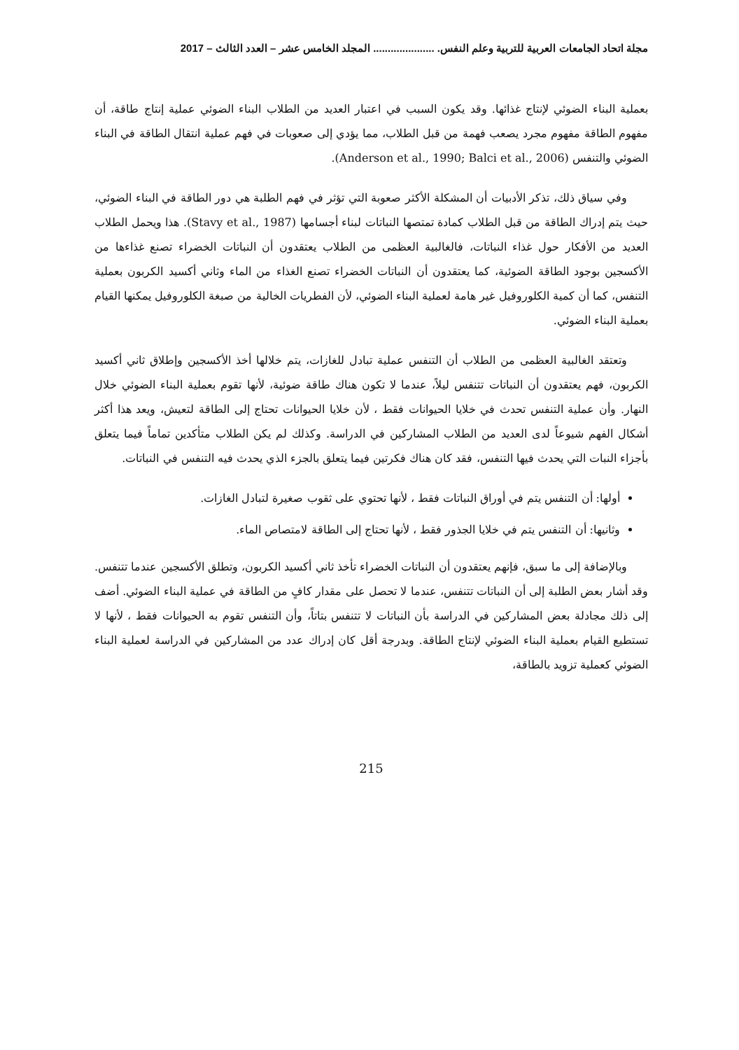مجلة اتحاد الجامعات العربية للتربية وعلم النفس. ..................... المجلد الخامس عشر – العدد الثالث – 2017
بعملية البناء الضوئي لإنتاج غذائها. وقد يكون السبب في اعتبار العديد من الطلاب البناء الضوئي عملية إنتاج طاقة، أن مفهوم الطاقة مفهوم مجرد يصعب فهمة من قبل الطلاب، مما يؤدي إلى صعوبات في فهم عملية انتقال الطاقة في البناء الضوئي والتنفس (Anderson et al., 1990; Balci et al., 2006).
وفي سياق ذلك، تذكر الأدبيات أن المشكلة الأكثر صعوبة التي تؤثر في فهم الطلبة هي دور الطاقة في البناء الضوئي، حيث يتم إدراك الطاقة من قبل الطلاب كمادة تمتصها النباتات لبناء أجسامها (Stavy et al., 1987). هذا ويحمل الطلاب العديد من الأفكار حول غذاء النباتات، فالغالبية العظمى من الطلاب يعتقدون أن النباتات الخضراء تصنع غذاءها من الأكسجين بوجود الطاقة الضوئية، كما يعتقدون أن النباتات الخضراء تصنع الغذاء من الماء وثاني أكسيد الكربون بعملية التنفس، كما أن كمية الكلوروفيل غير هامة لعملية البناء الضوئي، لأن الفطريات الخالية من صبغة الكلوروفيل يمكنها القيام بعملية البناء الضوئي.
وتعتقد الغالبية العظمى من الطلاب أن التنفس عملية تبادل للغازات، يتم خلالها أخذ الأكسجين وإطلاق ثاني أكسيد الكربون، فهم يعتقدون أن النباتات تتنفس ليلاً، عندما لا تكون هناك طاقة ضوئية، لأنها تقوم بعملية البناء الضوئي خلال النهار. وأن عملية التنفس تحدث في خلايا الحيوانات فقط ، لأن خلايا الحيوانات تحتاج إلى الطاقة لتعيش، ويعد هذا أكثر أشكال الفهم شيوعاً لدى العديد من الطلاب المشاركين في الدراسة. وكذلك لم يكن الطلاب متأكدين تماماً فيما يتعلق بأجزاء النبات التي يحدث فيها التنفس، فقد كان هناك فكرتين فيما يتعلق بالجزء الذي يحدث فيه التنفس في النباتات.
أولها: أن التنفس يتم في أوراق النباتات فقط ، لأنها تحتوي على ثقوب صغيرة لتبادل الغازات.
وثانيها: أن التنفس يتم في خلايا الجذور فقط ، لأنها تحتاج إلى الطاقة لامتصاص الماء.
وبالإضافة إلى ما سبق، فإنهم يعتقدون أن النباتات الخضراء تأخذ ثاني أكسيد الكربون، وتطلق الأكسجين عندما تتنفس. وقد أشار بعض الطلبة إلى أن النباتات تتنفس، عندما لا تحصل على مقدار كافٍ من الطاقة في عملية البناء الضوئي. أضف إلى ذلك مجادلة بعض المشاركين في الدراسة بأن النباتات لا تتنفس بتاتاً، وأن التنفس تقوم به الحيوانات فقط ، لأنها لا تستطيع القيام بعملية البناء الضوئي لإنتاج الطاقة. وبدرجة أقل كان إدراك عدد من المشاركين في الدراسة لعملية البناء الضوئي كعملية تزويد بالطاقة،
215